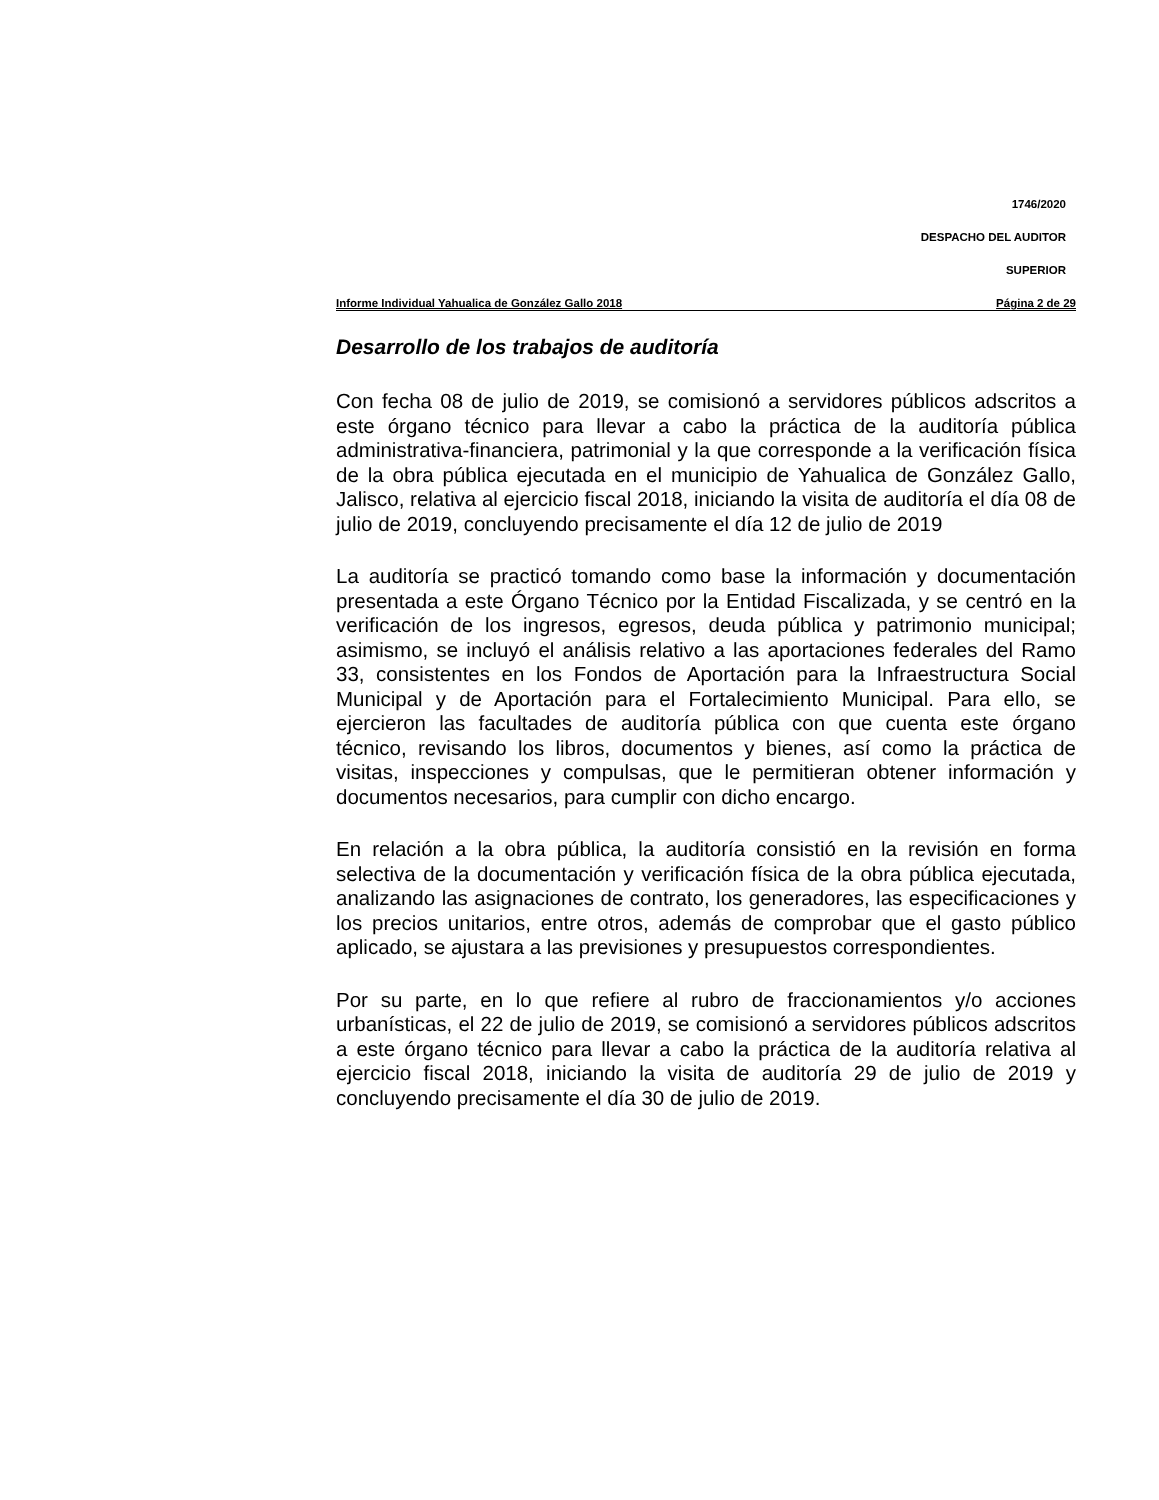1746/2020
DESPACHO DEL AUDITOR
SUPERIOR
Informe Individual Yahualica de González Gallo 2018 Página 2 de 29
Desarrollo de los trabajos de auditoría
Con fecha 08 de julio de 2019, se comisionó a servidores públicos adscritos a este órgano técnico para llevar a cabo la práctica de la auditoría pública administrativa-financiera, patrimonial y la que corresponde a la verificación física de la obra pública ejecutada en el municipio de Yahualica de González Gallo, Jalisco, relativa al ejercicio fiscal 2018, iniciando la visita de auditoría el día 08 de julio de 2019, concluyendo precisamente el día 12 de julio de 2019
La auditoría se practicó tomando como base la información y documentación presentada a este Órgano Técnico por la Entidad Fiscalizada, y se centró en la verificación de los ingresos, egresos, deuda pública y patrimonio municipal; asimismo, se incluyó el análisis relativo a las aportaciones federales del Ramo 33, consistentes en los Fondos de Aportación para la Infraestructura Social Municipal y de Aportación para el Fortalecimiento Municipal. Para ello, se ejercieron las facultades de auditoría pública con que cuenta este órgano técnico, revisando los libros, documentos y bienes, así como la práctica de visitas, inspecciones y compulsas, que le permitieran obtener información y documentos necesarios, para cumplir con dicho encargo.
En relación a la obra pública, la auditoría consistió en la revisión en forma selectiva de la documentación y verificación física de la obra pública ejecutada, analizando las asignaciones de contrato, los generadores, las especificaciones y los precios unitarios, entre otros, además de comprobar que el gasto público aplicado, se ajustara a las previsiones y presupuestos correspondientes.
Por su parte, en lo que refiere al rubro de fraccionamientos y/o acciones urbanísticas, el 22 de julio de 2019, se comisionó a servidores públicos adscritos a este órgano técnico para llevar a cabo la práctica de la auditoría relativa al ejercicio fiscal 2018, iniciando la visita de auditoría 29 de julio de 2019 y concluyendo precisamente el día 30 de julio de 2019.